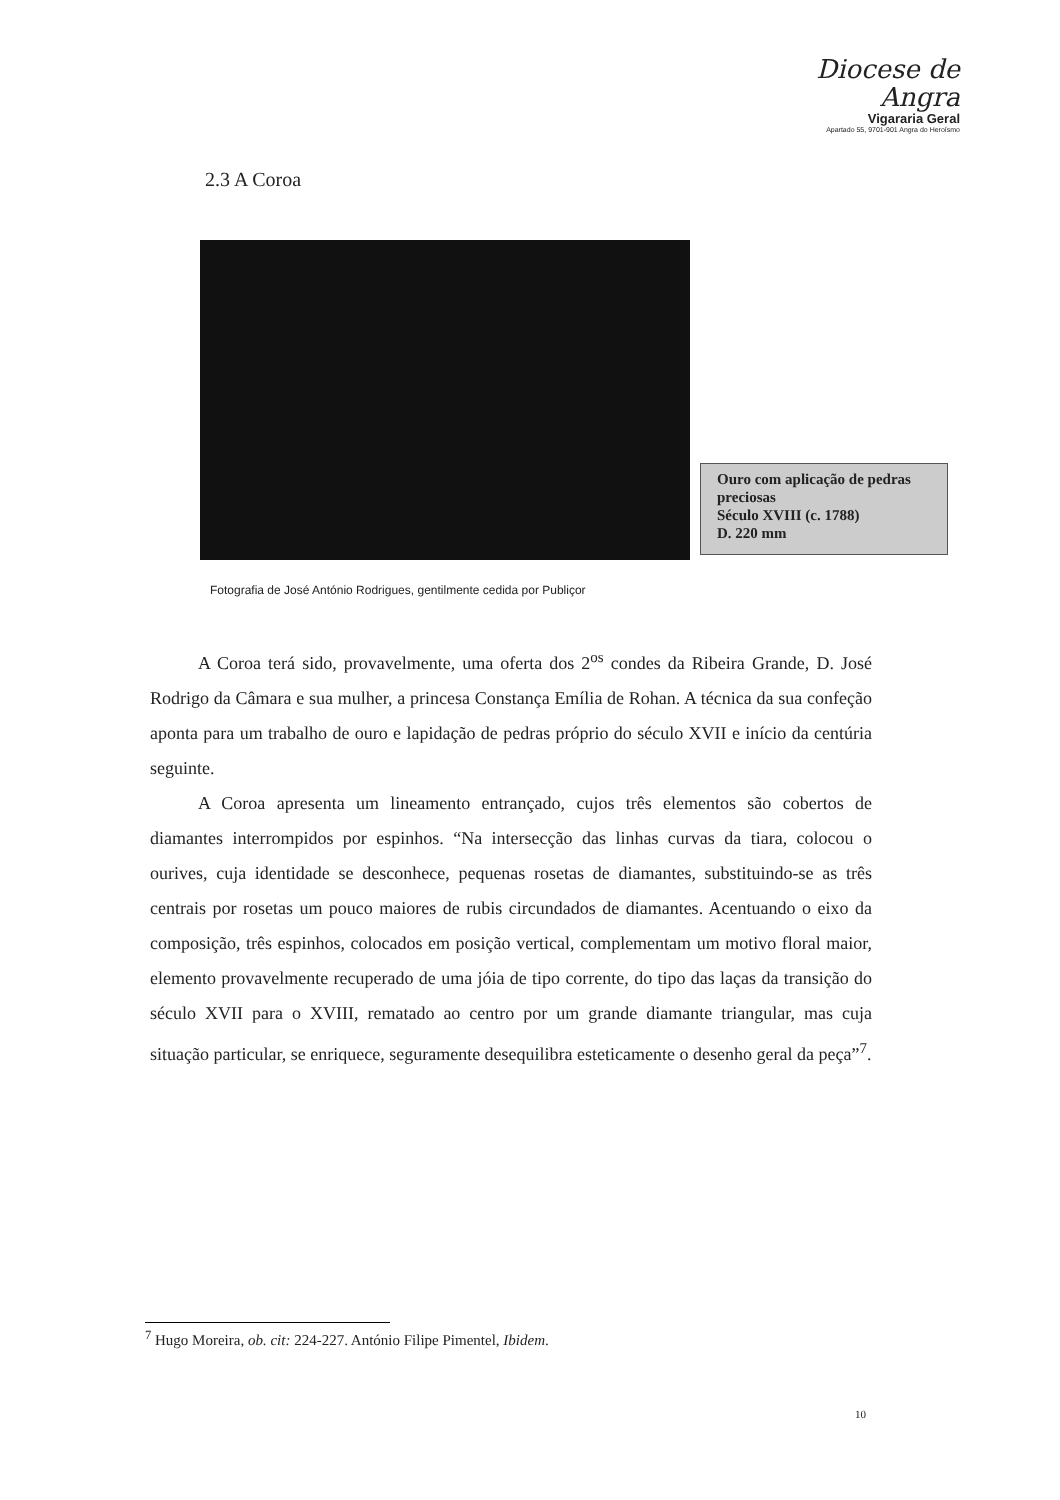Diocese de Angra
Vigararia Geral
Apartado 55, 9701-901 Angra do Heroísmo
2.3 A Coroa
Ouro com aplicação de pedras preciosas
Século XVIII (c. 1788)
D. 220 mm
Fotografia de José António Rodrigues, gentilmente cedida por Publiçor
A Coroa terá sido, provavelmente, uma oferta dos 2<sup>os</sup> condes da Ribeira Grande, D. José Rodrigo da Câmara e sua mulher, a princesa Constança Emília de Rohan. A técnica da sua confeção aponta para um trabalho de ouro e lapidação de pedras próprio do século XVII e início da centúria seguinte.
A Coroa apresenta um lineamento entrançado, cujos três elementos são cobertos de diamantes interrompidos por espinhos. “Na intersecção das linhas curvas da tiara, colocou o ourives, cuja identidade se desconhece, pequenas rosetas de diamantes, substituindo-se as três centrais por rosetas um pouco maiores de rubis circundados de diamantes. Acentuando o eixo da composição, três espinhos, colocados em posição vertical, complementam um motivo floral maior, elemento provavelmente recuperado de uma jóia de tipo corrente, do tipo das laças da transição do século XVII para o XVIII, rematado ao centro por um grande diamante triangular, mas cuja situação particular, se enriquece, seguramente desequilibra esteticamente o desenho geral da peça”<sup>7</sup>.
<sup>7</sup> Hugo Moreira, ob. cit: 224-227. António Filipe Pimentel, Ibidem.
10